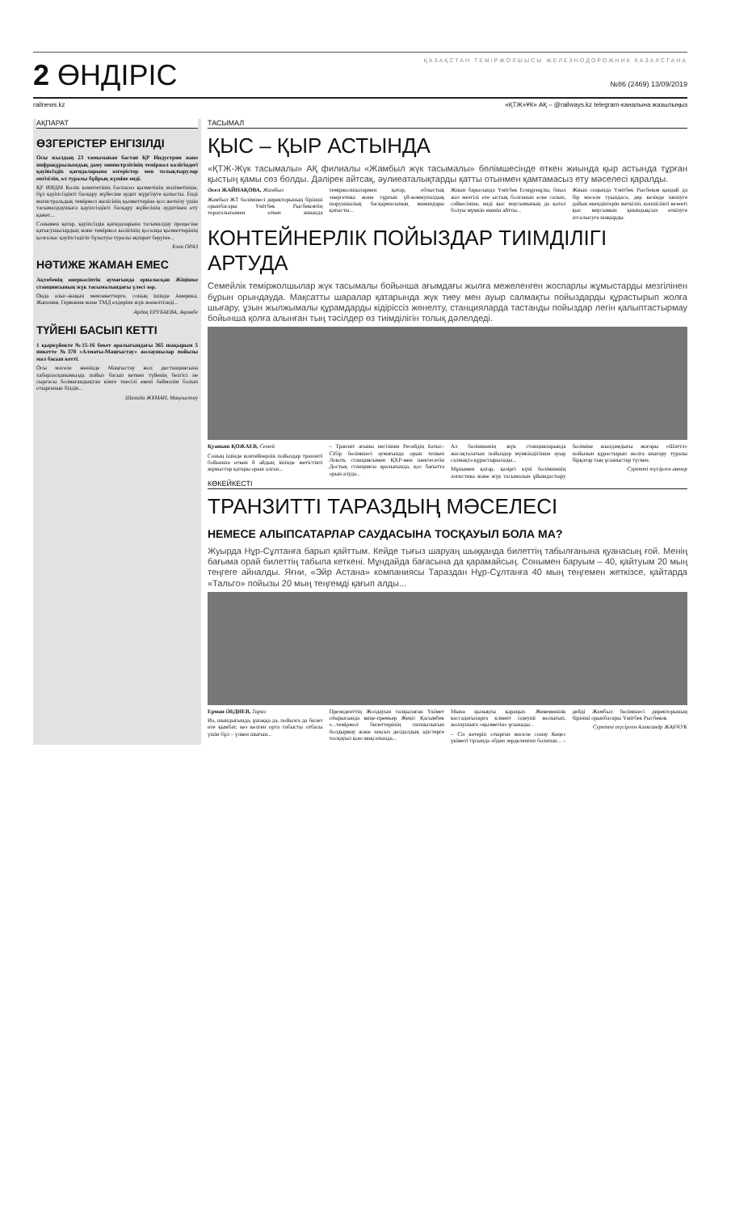2 ӨНДІРІС
ҚАЗАҚСТАН ТЕМІРЖОЛШЫСЫ ЖЕЛЕЗНОДОРОЖНИК КАЗАХСТАНА
№86 (2469) 13/09/2019
railnews.kz «ҚТЖ»ҰК» АҚ – @railways.kz telegram-каналына жазылыңыз
АҚПАРАТ
ӨЗГЕРІСТЕР ЕНГІЗІЛДІ
Осы жылдың 23 тамызынан бастап ҚР Индустрия және инфрақұрылымдық даму министрлігінің темір­жол көлігіндегі қауіпсіздік қағидаларына өзгерістер мен толықтырулар енгізіліп, ол туралы бұйрық күшіне енді.
ҚР ИИДМ Көлік комитетінің баспасөз қызметінің мәліметінше, бұл қауіпсіздікті басқару жүйесіне аудит жүргізуге қатысты. Енді магистральдық теміржол желісінің қызметтеріне қол жеткізу үшін тасымалдаушыға қауіпсіздікті басқару жүйесінің аудитінен өту қажет...
Сонымен қатар, қауіпсіздік қағидаларына тасымалдау процесіне қатысушылардың және теміржол көлігінің қосалқы қызметтерінің қозғалыс қауіпсіздігін бұзылуы туралы ақпарат беруіне...
Ұлан ОРАЗ
НӘТИЖЕ ЖАМАН ЕМЕС
Ақтөбенің өнеркәсіптік аумағында орналасқан Жіңішке станциясының жүк тасымалындағы үлесі зор.
Онда алыс-жақын мемлекеттерге, соның ішінде Америка, Жапония, Германия және ТМД елдеріне жүк жөнелтіледі...
Ардақ ЕРУБАЕВА, Ақтөбе
ТҮЙЕНІ БАСЫП КЕТТІ
1 қыркүйекте №15-16 бекет аралығындағы 365 шақырым 5 пикетте №378 «Алматы-Маңғыстау» жолаушылар пойызы мал басып кетті.
Осы мәселе жөнінде Маңғыстау жол дистанциясына хабарласқанымызда пойыз басып кеткен түйенің белгісі не сырғасы болмағандықтан кімге тиесілі екені беймәлім болып отырғанын білдік...
Шахида ЖҰМАН, Маңғыстау
ТАСЫМАЛ
ҚЫС – ҚЫР АСТЫНДА
«ҚТЖ-Жүк тасымалы» АҚ филиалы «Жамбыл жүк тасымалы» бөлімшесінде өткен жиында қыр астында тұрған қыстың қамы сөз болды. Дәлірек айтсақ, әулиеаталықтарды қатты отынмен қамтамасыз ету мәселесі қаралды.
Әсел ЖАЙНАҚОВА, Жамбыл
Жамбыл ЖТ бөлімшесі директорының бірінші орынбасары Үмітбек Рысбековтің төрағалығымен өткен жиында теміржолшылармен қатар, облыстық энергетика және тұрғын үй-коммуналдық шаруашылық басқармасының мамандары қатысты...
Жиын барысында Үмітбек Есмұрзаұлы, биыл жаз мезгілі өте ыстық болғанын еске салып, сәйкесінше, енді қыс маусымының да қатал болуы мүмкін екенін айтты...
Жиын соңында Үмітбек Рысбеков қандай да бір мәселе туындаса, дер кезінде шешуге дайын екендіктерін жеткізіп, көпшілікті кезекті қыс маусымын қиындықсыз өткізуге атсалысуға шақырды.
КОНТЕЙНЕРЛІК ПОЙЫЗДАР ТИІМДІЛІГІ АРТУДА
Семейлік теміржолшылар жүк тасымалы бойынша ағымдағы жылға межеленген жоспарлы жұмыстарды мезгілінен бұрын орындауда. Мақсатты шаралар қатарында жүк тиеу мен ауыр салмақты пойыздарды құрастырып жолға шығару, ұзын жылжымалы құрамдарды кідіріссіз жөнелту, станцияларда тастанды пойыздар легін қалыптастырмау бойынша қолға алынған тың тәсілдер өз тиімділігін толық дәлелдеді.
Қуаныш ҚОЖАЕВ, Семей
Соның ішінде контейнерлік пойыздар транзиті бойынша өткен 8 айдың ішінде жетістікті жұмыстар қатары орын алған...
– Транзит ағыны негізінен Ресейдің Батыс-Сібір бөлімшесі аумағында орын тепкен Локоть станциясымен ҚХР-мен шектесетін Достық станциясы аралығында, қос бағытта орын алуда...
Ал бөлімшенің жүк станцияларында жасақталатын пойыздар мүмкіндігінше ауыр салмақта құрастырылады...
Мұнымен қатар, қазіргі күні бөлімшенің логистика және жүк тасымалын ұйымдастыру бөліміне жылдамдығы жоғары «Шаттл» пойызын құрастырып жолға шығару туралы бірқатар тың ұсыныстар түскен.
Суретті түсірген автор
КӨКЕЙКЕСТІ
ТРАНЗИТТІ ТАРАЗДЫҢ МӘСЕЛЕСІ
НЕМЕСЕ АЛЫПСАТАРЛАР САУДАСЫНА ТОСҚАУЫЛ БОЛА МА?
Жуырда Нұр-Сұлтанға барып қайттым. Кейде тығыз шаруаң шыққанда билеттің табылғанына қуанасың ғой. Менің бағыма орай билеттің табыла кеткені. Мұндайда бағасына да қарамайсың. Сонымен баруым – 40, қайтуым 20 мың теңгеге айналды. Яғни, «Эйр Астана» компаниясы Тараздан Нұр-Сұлтанға 40 мың теңгемен жеткізсе, қайтарда «Тальго» пойызы 20 мың теңгемді қағып алды...
Ерман ӘБДИЕВ, Тараз
Иә, шындығында, ұшаққа да, пойызға да билет өте қымбат, кез келген орта табысты отбасы үшін бұл – үлкен шығын...
Президенттің Жолдауын талқылаған Үкімет отырысында вице-премьер Жеңіс Қасымбек «...теміржол билеттерінің тапшылығын болдырмау және заңсыз делдалдық әдістерге тосқауыл қою мақсатында...
Мына қызықты қараңыз. Жекеменшік кассадағыларға клиент іздеуші жолығып, жолаушыға «қызметін» ұсынады...
– Сіз көтеріп отырған мәселе сонау Кеңес үкіметі тұсында әбден зерделенген болатын... – дейді Жамбыл бөлімшесі директорының бірінші орынбасары Үмітбек Рысбеков.
Суретті түсірген Александр ЖАБЧУК